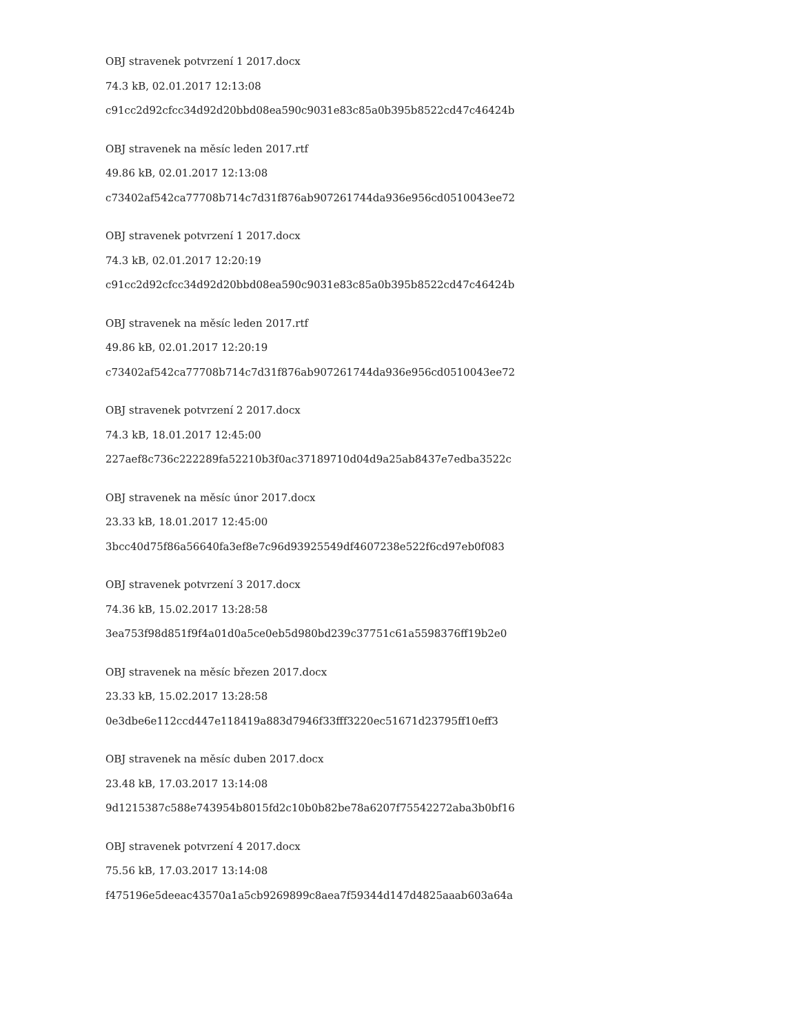OBJ stravenek potvrzení 1 2017.docx
74.3 kB, 02.01.2017 12:13:08
c91cc2d92cfcc34d92d20bbd08ea590c9031e83c85a0b395b8522cd47c46424b
OBJ stravenek na měsíc leden 2017.rtf
49.86 kB, 02.01.2017 12:13:08
c73402af542ca77708b714c7d31f876ab907261744da936e956cd0510043ee72
OBJ stravenek potvrzení 1 2017.docx
74.3 kB, 02.01.2017 12:20:19
c91cc2d92cfcc34d92d20bbd08ea590c9031e83c85a0b395b8522cd47c46424b
OBJ stravenek na měsíc leden 2017.rtf
49.86 kB, 02.01.2017 12:20:19
c73402af542ca77708b714c7d31f876ab907261744da936e956cd0510043ee72
OBJ stravenek potvrzení 2 2017.docx
74.3 kB, 18.01.2017 12:45:00
227aef8c736c222289fa52210b3f0ac37189710d04d9a25ab8437e7edba3522c
OBJ stravenek na měsíc únor 2017.docx
23.33 kB, 18.01.2017 12:45:00
3bcc40d75f86a56640fa3ef8e7c96d93925549df4607238e522f6cd97eb0f083
OBJ stravenek potvrzení 3 2017.docx
74.36 kB, 15.02.2017 13:28:58
3ea753f98d851f9f4a01d0a5ce0eb5d980bd239c37751c61a5598376ff19b2e0
OBJ stravenek na měsíc březen 2017.docx
23.33 kB, 15.02.2017 13:28:58
0e3dbe6e112ccd447e118419a883d7946f33fff3220ec51671d23795ff10eff3
OBJ stravenek na měsíc duben 2017.docx
23.48 kB, 17.03.2017 13:14:08
9d1215387c588e743954b8015fd2c10b0b82be78a6207f75542272aba3b0bf16
OBJ stravenek potvrzení 4 2017.docx
75.56 kB, 17.03.2017 13:14:08
f475196e5deeac43570a1a5cb9269899c8aea7f59344d147d4825aaab603a64a